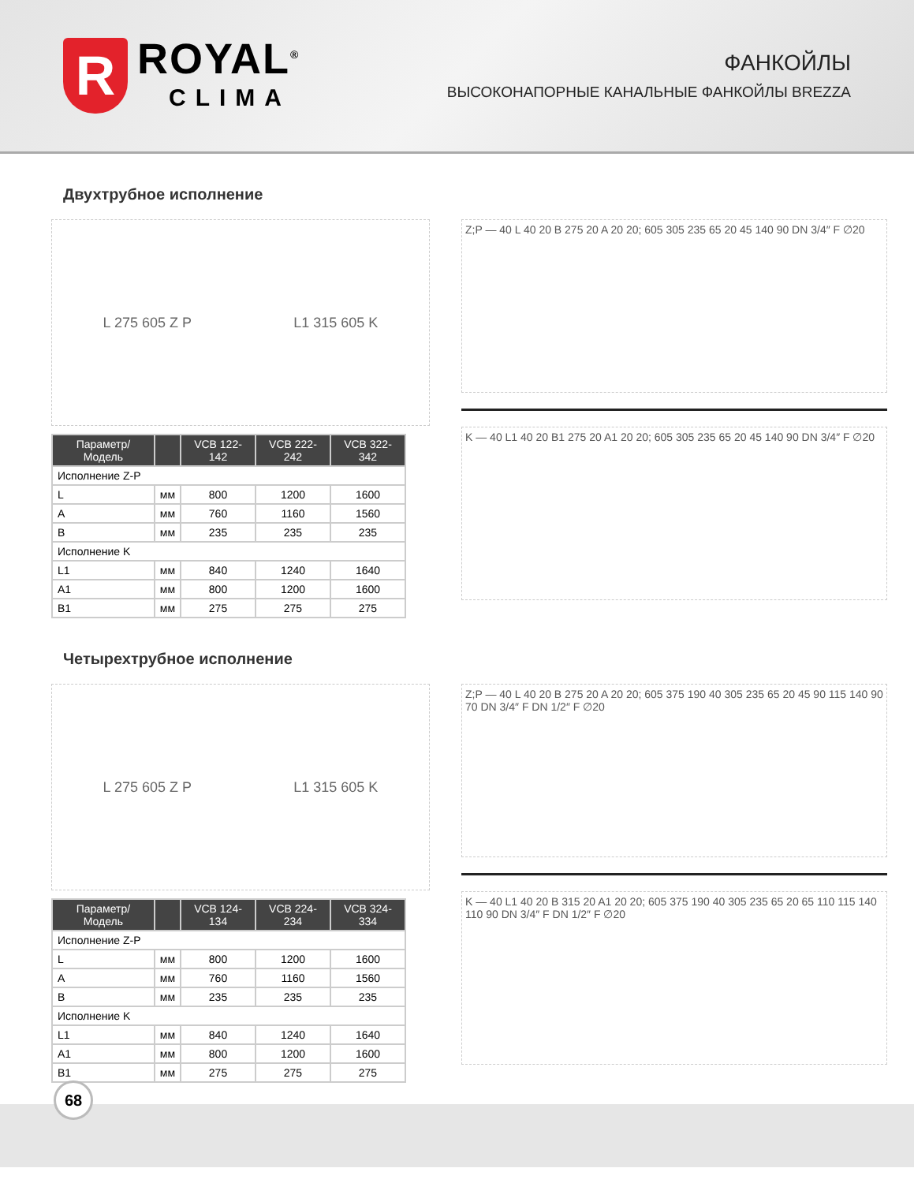R
ROYAL<sup>®</sup>
CLIMA
ФАНКОЙЛЫ
ВЫСОКОНАПОРНЫЕ КАНАЛЬНЫЕ ФАНКОЙЛЫ BREZZA
Двухтрубное исполнение
L 275 605 Z P L1 315 605 K
| Параметр/Модель | | VCB 122-142 | VCB 222-242 | VCB 322-342 |
| --- | --- | --- | --- | --- |
| Исполнение Z-P | | | | |
| L | мм | 800 | 1200 | 1600 |
| A | мм | 760 | 1160 | 1560 |
| B | мм | 235 | 235 | 235 |
| Исполнение K | | | | |
| L1 | мм | 840 | 1240 | 1640 |
| A1 | мм | 800 | 1200 | 1600 |
| B1 | мм | 275 | 275 | 275 |
Z;P — 40 L 40 20 B 275 20 A 20 20; 605 305 235 65 20 45 140 90 DN 3/4″ F ∅20
K — 40 L1 40 20 B1 275 20 A1 20 20; 605 305 235 65 20 45 140 90 DN 3/4″ F ∅20
Четырехтрубное исполнение
L 275 605 Z P L1 315 605 K
| Параметр/Модель | | VCB 124-134 | VCB 224-234 | VCB 324-334 |
| --- | --- | --- | --- | --- |
| Исполнение Z-P | | | | |
| L | мм | 800 | 1200 | 1600 |
| A | мм | 760 | 1160 | 1560 |
| B | мм | 235 | 235 | 235 |
| Исполнение K | | | | |
| L1 | мм | 840 | 1240 | 1640 |
| A1 | мм | 800 | 1200 | 1600 |
| B1 | мм | 275 | 275 | 275 |
Z;P — 40 L 40 20 B 275 20 A 20 20; 605 375 190 40 305 235 65 20 45 90 115 140 90 70 DN 3/4″ F DN 1/2″ F ∅20
K — 40 L1 40 20 B 315 20 A1 20 20; 605 375 190 40 305 235 65 20 65 110 115 140 110 90 DN 3/4″ F DN 1/2″ F ∅20
68